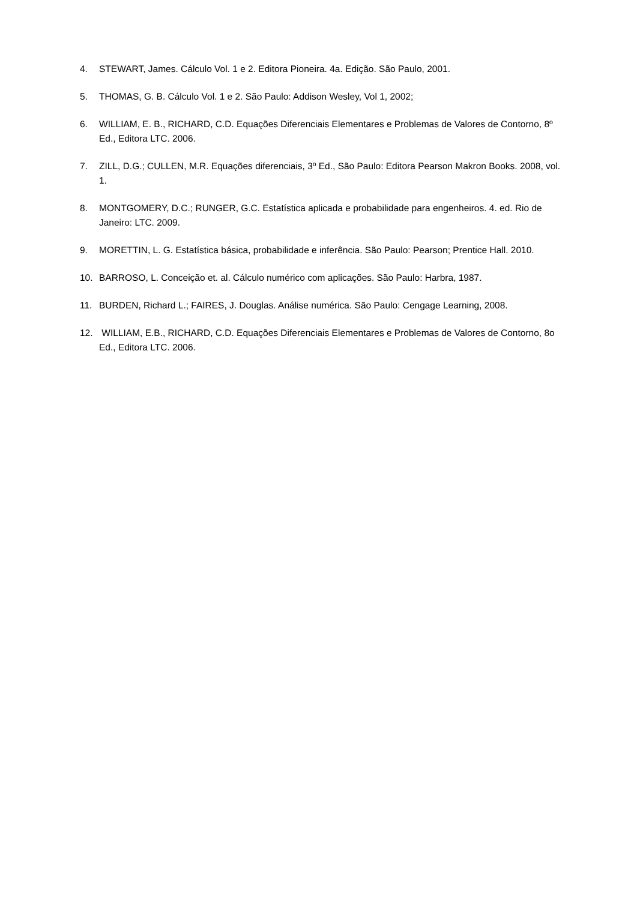4. STEWART, James. Cálculo Vol. 1 e 2. Editora Pioneira. 4a. Edição. São Paulo, 2001.
5. THOMAS, G. B. Cálculo Vol. 1 e 2. São Paulo: Addison Wesley, Vol 1, 2002;
6. WILLIAM, E. B., RICHARD, C.D. Equações Diferenciais Elementares e Problemas de Valores de Contorno, 8º Ed., Editora LTC. 2006.
7. ZILL, D.G.; CULLEN, M.R. Equações diferenciais, 3º Ed., São Paulo: Editora Pearson Makron Books. 2008, vol. 1.
8. MONTGOMERY, D.C.; RUNGER, G.C. Estatística aplicada e probabilidade para engenheiros. 4. ed. Rio de Janeiro: LTC. 2009.
9. MORETTIN, L. G. Estatística básica, probabilidade e inferência. São Paulo: Pearson; Prentice Hall. 2010.
10. BARROSO, L. Conceição et. al. Cálculo numérico com aplicações. São Paulo: Harbra, 1987.
11. BURDEN, Richard L.; FAIRES, J. Douglas. Análise numérica. São Paulo: Cengage Learning, 2008.
12. WILLIAM, E.B., RICHARD, C.D. Equações Diferenciais Elementares e Problemas de Valores de Contorno, 8o Ed., Editora LTC. 2006.